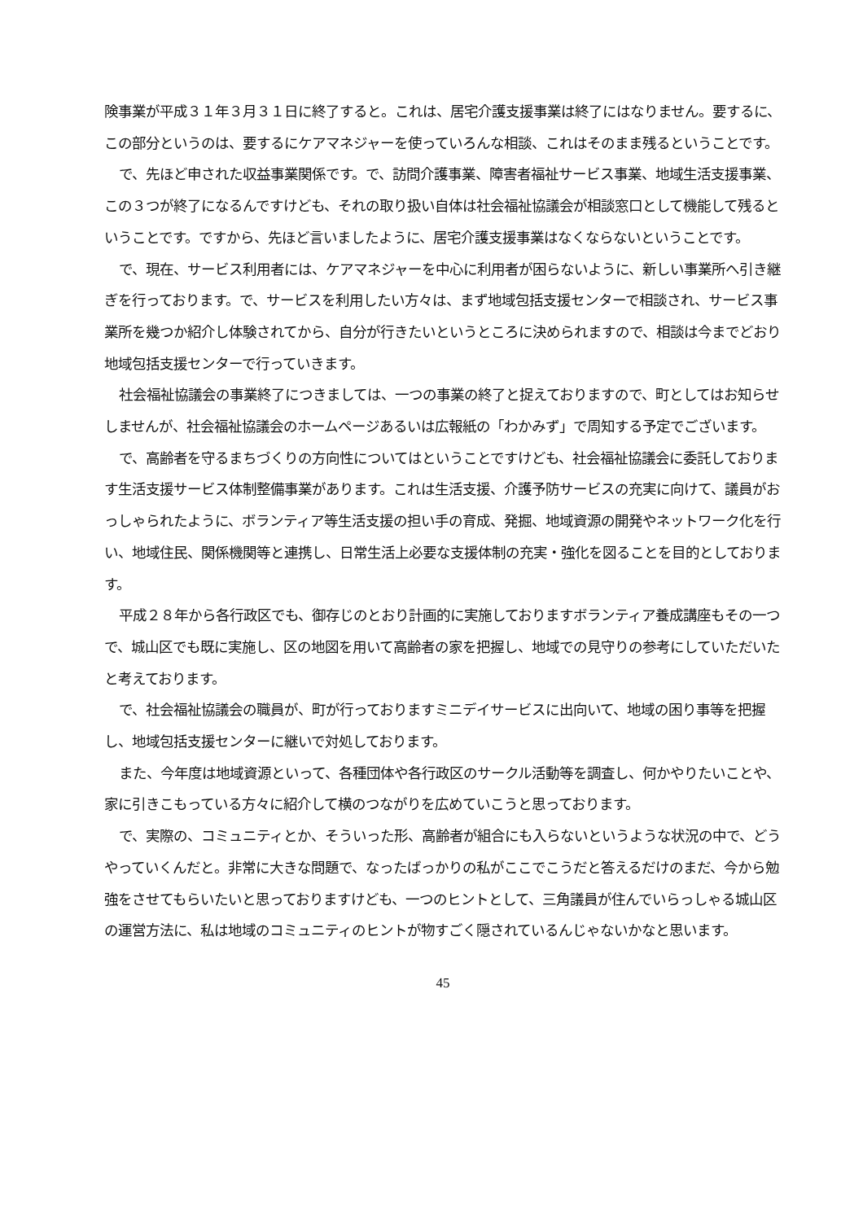険事業が平成３１年３月３１日に終了すると。これは、居宅介護支援事業は終了にはなりません。要するに、この部分というのは、要するにケアマネジャーを使っていろんな相談、これはそのまま残るということです。
で、先ほど申された収益事業関係です。で、訪問介護事業、障害者福祉サービス事業、地域生活支援事業、この３つが終了になるんですけども、それの取り扱い自体は社会福祉協議会が相談窓口として機能して残るということです。ですから、先ほど言いましたように、居宅介護支援事業はなくならないということです。
で、現在、サービス利用者には、ケアマネジャーを中心に利用者が困らないように、新しい事業所へ引き継ぎを行っております。で、サービスを利用したい方々は、まず地域包括支援センターで相談され、サービス事業所を幾つか紹介し体験されてから、自分が行きたいというところに決められますので、相談は今までどおり地域包括支援センターで行っていきます。
社会福祉協議会の事業終了につきましては、一つの事業の終了と捉えておりますので、町としてはお知らせしませんが、社会福祉協議会のホームページあるいは広報紙の「わかみず」で周知する予定でございます。
で、高齢者を守るまちづくりの方向性についてはということですけども、社会福祉協議会に委託しております生活支援サービス体制整備事業があります。これは生活支援、介護予防サービスの充実に向けて、議員がおっしゃられたように、ボランティア等生活支援の担い手の育成、発掘、地域資源の開発やネットワーク化を行い、地域住民、関係機関等と連携し、日常生活上必要な支援体制の充実・強化を図ることを目的としております。
平成２８年から各行政区でも、御存じのとおり計画的に実施しておりますボランティア養成講座もその一つで、城山区でも既に実施し、区の地図を用いて高齢者の家を把握し、地域での見守りの参考にしていただいたと考えております。
で、社会福祉協議会の職員が、町が行っておりますミニデイサービスに出向いて、地域の困り事等を把握し、地域包括支援センターに継いで対処しております。
また、今年度は地域資源といって、各種団体や各行政区のサークル活動等を調査し、何かやりたいことや、家に引きこもっている方々に紹介して横のつながりを広めていこうと思っております。
で、実際の、コミュニティとか、そういった形、高齢者が組合にも入らないというような状況の中で、どうやっていくんだと。非常に大きな問題で、なったばっかりの私がここでこうだと答えるだけのまだ、今から勉強をさせてもらいたいと思っておりますけども、一つのヒントとして、三角議員が住んでいらっしゃる城山区の運営方法に、私は地域のコミュニティのヒントが物すごく隠されているんじゃないかなと思います。
45